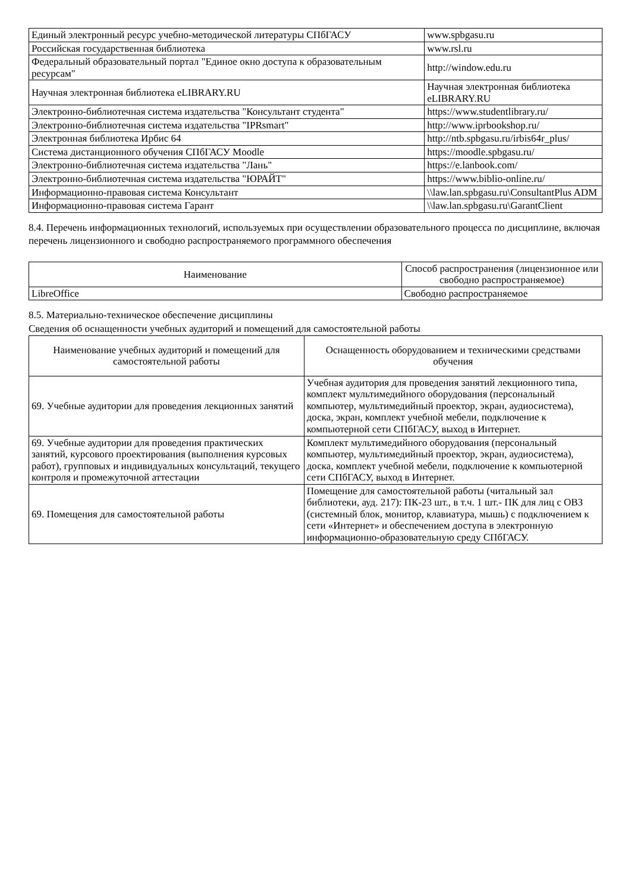| Единый электронный ресурс учебно-методической литературы СПбГАСУ | www.spbgasu.ru |
| Российская государственная библиотека | www.rsl.ru |
| Федеральный образовательный портал "Единое окно доступа к образовательным ресурсам" | http://window.edu.ru |
| Научная электронная библиотека eLIBRARY.RU | Научная электронная библиотека eLIBRARY.RU |
| Электронно-библиотечная система издательства "Консультант студента" | https://www.studentlibrary.ru/ |
| Электронно-библиотечная система издательства "IPRsmart" | http://www.iprbookshop.ru/ |
| Электронная библиотека Ирбис 64 | http://ntb.spbgasu.ru/irbis64r_plus/ |
| Система дистанционного обучения СПбГАСУ Moodle | https://moodle.spbgasu.ru/ |
| Электронно-библиотечная система издательства "Лань" | https://e.lanbook.com/ |
| Электронно-библиотечная система издательства "ЮРАЙТ" | https://www.biblio-online.ru/ |
| Информационно-правовая система Консультант | \\law.lan.spbgasu.ru\ConsultantPlus ADM |
| Информационно-правовая система Гарант | \\law.lan.spbgasu.ru\GarantClient |
8.4. Перечень информационных технологий, используемых при осуществлении образовательного процесса по дисциплине, включая перечень лицензионного и свободно распространяемого программного обеспечения
| Наименование | Способ распространения (лицензионное или свободно распространяемое) |
| --- | --- |
| LibreOffice | Свободно распространяемое |
8.5. Материально-техническое обеспечение дисциплины
Сведения об оснащенности учебных аудиторий и помещений для самостоятельной работы
| Наименование учебных аудиторий и помещений для самостоятельной работы | Оснащенность оборудованием и техническими средствами обучения |
| --- | --- |
| 69. Учебные аудитории для проведения лекционных занятий | Учебная аудитория для проведения занятий лекционного типа, комплект мультимедийного оборудования (персональный компьютер, мультимедийный проектор, экран, аудиосистема), доска, экран, комплект учебной мебели, подключение к компьютерной сети СПбГАСУ, выход в Интернет. |
| 69. Учебные аудитории для проведения практических занятий, курсового проектирования (выполнения курсовых работ), групповых и индивидуальных консультаций, текущего контроля и промежуточной аттестации | Комплект мультимедийного оборудования (персональный компьютер, мультимедийный проектор, экран, аудиосистема), доска, комплект учебной мебели, подключение к компьютерной сети СПбГАСУ, выход в Интернет. |
| 69. Помещения для самостоятельной работы | Помещение для самостоятельной работы (читальный зал библиотеки, ауд. 217): ПК-23 шт., в т.ч. 1 шт.- ПК для лиц с ОВЗ (системный блок, монитор, клавиатура, мышь) с подключением к сети «Интернет» и обеспечением доступа в электронную информационно-образовательную среду СПбГАСУ. |